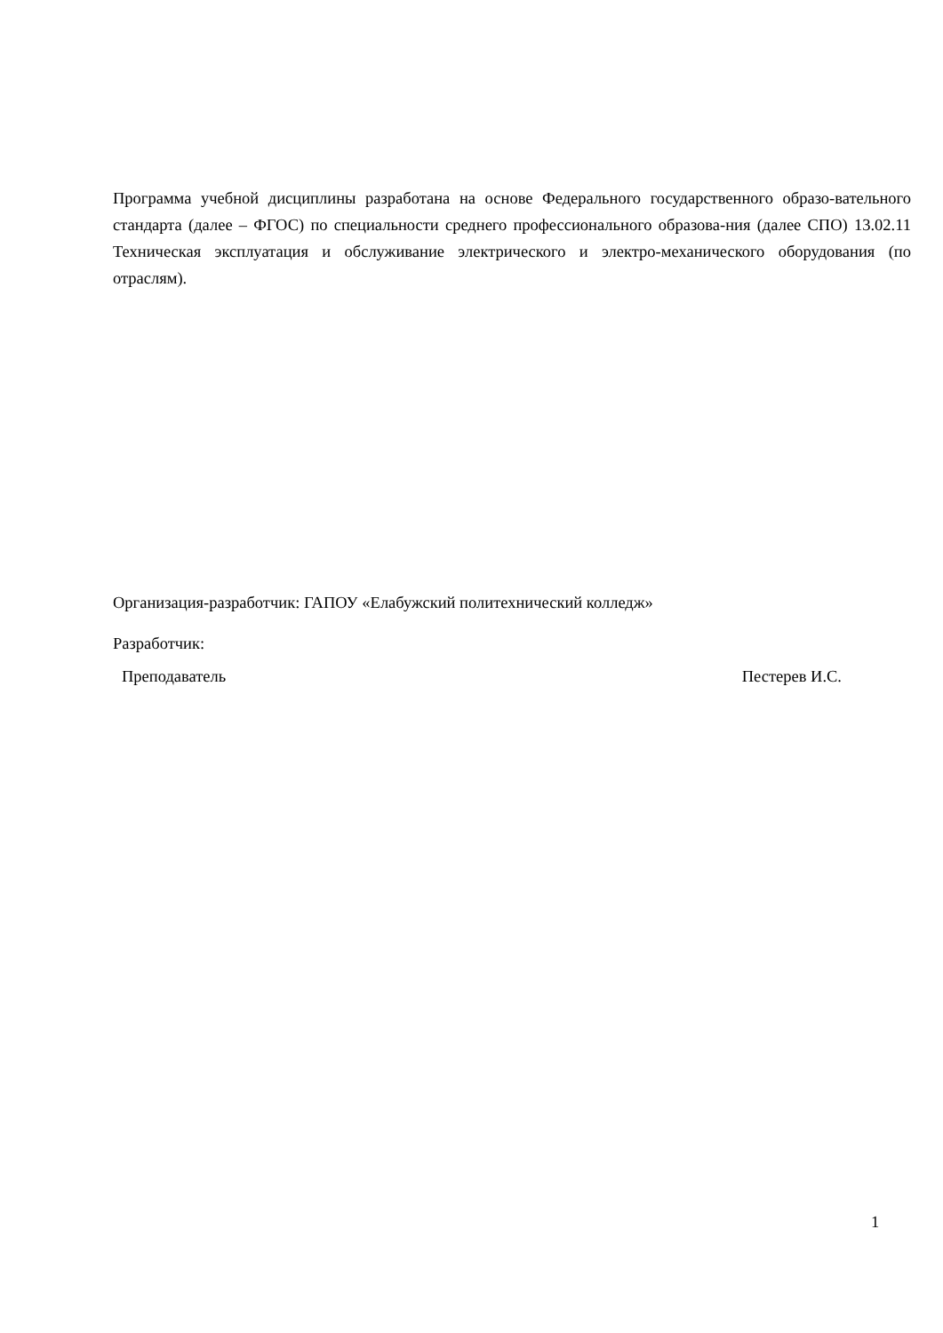Программа учебной дисциплины разработана на основе Федерального государственного образо-вательного стандарта (далее – ФГОС) по специальности среднего профессионального образова-ния (далее СПО) 13.02.11 Техническая эксплуатация и обслуживание электрического и электро-механического оборудования (по отраслям).
Организация-разработчик: ГАПОУ «Елабужский политехнический колледж»
Разработчик:
Преподаватель Пестерев И.С.
1